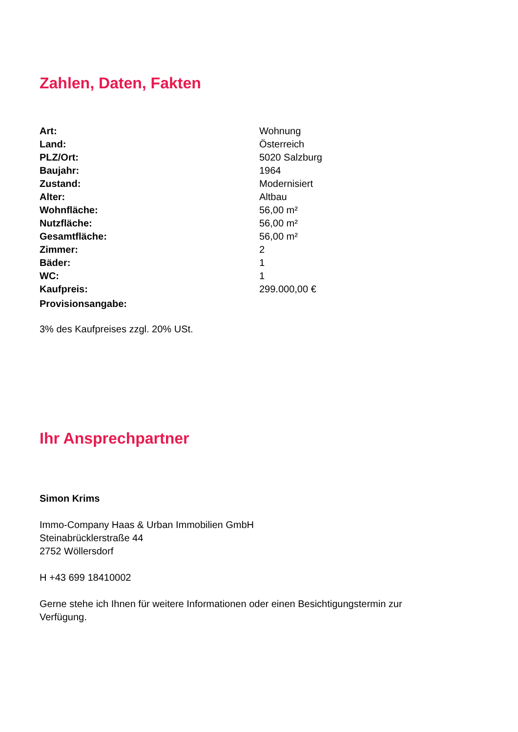Zahlen, Daten, Fakten
| Art: | Wohnung |
| Land: | Österreich |
| PLZ/Ort: | 5020 Salzburg |
| Baujahr: | 1964 |
| Zustand: | Modernisiert |
| Alter: | Altbau |
| Wohnfläche: | 56,00 m² |
| Nutzfläche: | 56,00 m² |
| Gesamtfläche: | 56,00 m² |
| Zimmer: | 2 |
| Bäder: | 1 |
| WC: | 1 |
| Kaufpreis: | 299.000,00 € |
| Provisionsangabe: | |
3% des Kaufpreises zzgl. 20% USt.
Ihr Ansprechpartner
Simon Krims
Immo-Company Haas & Urban Immobilien GmbH
Steinabrücklerstraße 44
2752 Wöllersdorf
H +43 699 18410002
Gerne stehe ich Ihnen für weitere Informationen oder einen Besichtigungstermin zur Verfügung.